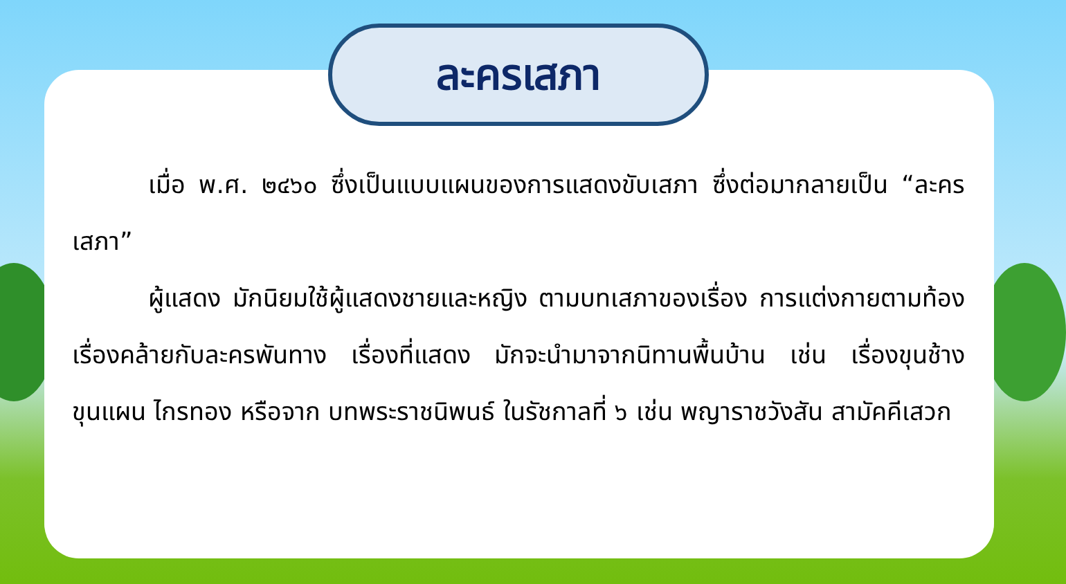ละครเสภา
เมื่อ พ.ศ. ๒๔๖๐ ซึ่งเป็นแบบแผนของการแสดงขับเสภา ซึ่งต่อมากลายเป็น “ละครเสภา”
ผู้แสดง มักนิยมใช้ผู้แสดงชายและหญิง ตามบทเสภาของเรื่อง การแต่งกายตามท้องเรื่องคล้ายกับละครพันทาง เรื่องที่แสดง มักจะนำมาจากนิทานพื้นบ้าน เช่น เรื่องขุนช้างขุนแผน ไกรทอง หรือจาก บทพระราชนิพนธ์ ในรัชกาลที่ ๖ เช่น พญาราชวังสัน สามัคคีเสวก